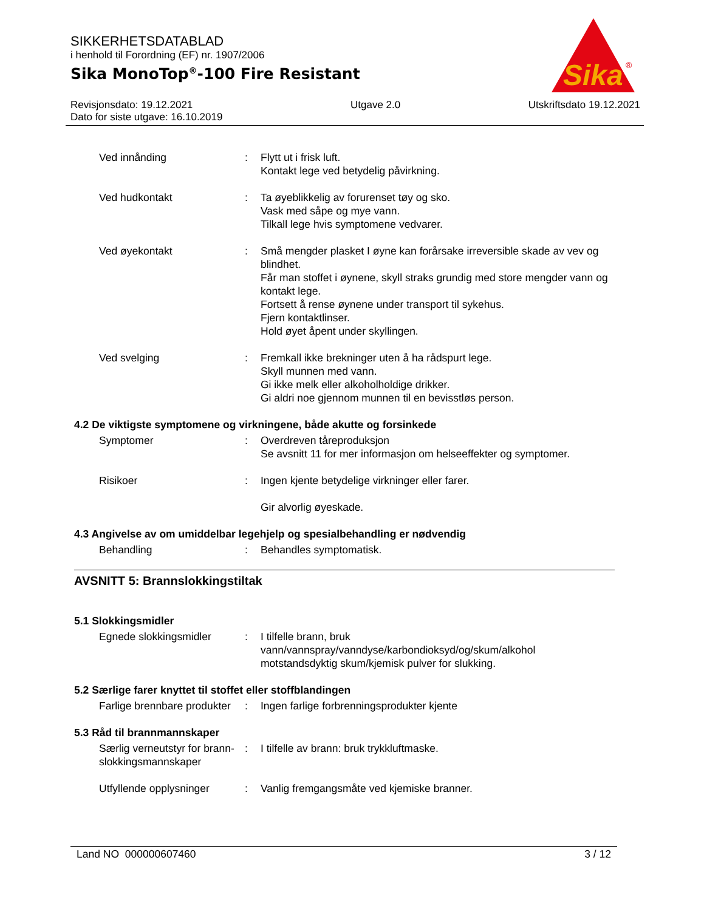SIKKERHETSDATABLAD
i henhold til Forordning (EF) nr. 1907/2006
Sika MonoTop<sup>®</sup>-100 Fire Resistant
Sika
®
Revisjonsdato: 19.12.2021
Dato for siste utgave: 16.10.2019
Utgave 2.0 Utskriftsdato 19.12.2021
Ved innånding : Flytt ut i frisk luft.
Kontakt lege ved betydelig påvirkning.
Ved hudkontakt : Ta øyeblikkelig av forurenset tøy og sko.
Vask med såpe og mye vann.
Tilkall lege hvis symptomene vedvarer.
Ved øyekontakt : Små mengder plasket I øyne kan forårsake irreversible skade av vev og blindhet.
Får man stoffet i øynene, skyll straks grundig med store mengder vann og kontakt lege.
Fortsett å rense øynene under transport til sykehus.
Fjern kontaktlinser.
Hold øyet åpent under skyllingen.
Ved svelging : Fremkall ikke brekninger uten å ha rådspurt lege.
Skyll munnen med vann.
Gi ikke melk eller alkoholholdige drikker.
Gi aldri noe gjennom munnen til en bevisstløs person.
4.2 De viktigste symptomene og virkningene, både akutte og forsinkede
Symptomer : Overdreven tåreproduksjon
Se avsnitt 11 for mer informasjon om helseeffekter og symptomer.
Risikoer : Ingen kjente betydelige virkninger eller farer.
Gir alvorlig øyeskade.
4.3 Angivelse av om umiddelbar legehjelp og spesialbehandling er nødvendig
Behandling : Behandles symptomatisk.
AVSNITT 5: Brannslokkingstiltak
5.1 Slokkingsmidler
Egnede slokkingsmidler : I tilfelle brann, bruk vann/vannspray/vanndyse/karbondioksyd/og/skum/alkohol motstandsdyktig skum/kjemisk pulver for slukking.
5.2 Særlige farer knyttet til stoffet eller stoffblandingen
Farlige brennbare produkter
: Ingen farlige forbrenningsprodukter kjente
5.3 Råd til brannmannskaper
Særlig verneutstyr for brann-slokkingsmannskaper
: I tilfelle av brann: bruk trykkluftmaske.
Utfyllende opplysninger
: Vanlig fremgangsmåte ved kjemiske branner.
Land NO 000000607460 3 / 12